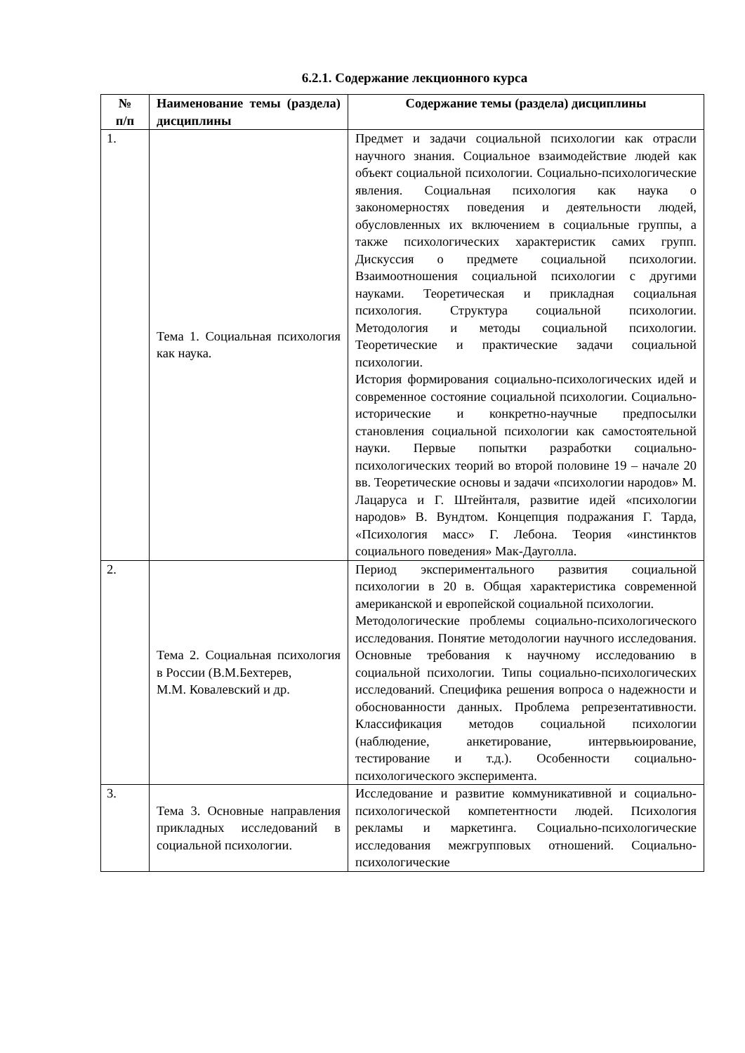6.2.1. Содержание лекционного курса
| № п/п | Наименование темы (раздела) дисциплины | Содержание темы (раздела) дисциплины |
| --- | --- | --- |
| 1. | Тема 1. Социальная психология как наука. | Предмет и задачи социальной психологии как отрасли научного знания. Социальное взаимодействие людей как объект социальной психологии. Социально-психологические явления. Социальная психология как наука о закономерностях поведения и деятельности людей, обусловленных их включением в социальные группы, а также психологических характеристик самих групп. Дискуссия о предмете социальной психологии. Взаимоотношения социальной психологии с другими науками. Теоретическая и прикладная социальная психология. Структура социальной психологии. Методология и методы социальной психологии. Теоретические и практические задачи социальной психологии. История формирования социально-психологических идей и современное состояние социальной психологии. Социально-исторические и конкретно-научные предпосылки становления социальной психологии как самостоятельной науки. Первые попытки разработки социально-психологических теорий во второй половине 19 – начале 20 вв. Теоретические основы и задачи «психологии народов» М. Лацаруса и Г. Штейнталя, развитие идей «психологии народов» В. Вундтом. Концепция подражания Г. Тарда, «Психология масс» Г. Лебона. Теория «инстинктов социального поведения» Мак-Дауголла. |
| 2. | Тема 2. Социальная психология в России (В.М.Бехтерев, М.М. Ковалевский и др. | Период экспериментального развития социальной психологии в 20 в. Общая характеристика современной американской и европейской социальной психологии. Методологические проблемы социально-психологического исследования. Понятие методологии научного исследования. Основные требования к научному исследованию в социальной психологии. Типы социально-психологических исследований. Специфика решения вопроса о надежности и обоснованности данных. Проблема репрезентативности. Классификация методов социальной психологии (наблюдение, анкетирование, интервьюирование, тестирование и т.д.). Особенности социально-психологического эксперимента. |
| 3. | Тема 3. Основные направления прикладных исследований в социальной психологии. | Исследование и развитие коммуникативной и социально-психологической компетентности людей. Психология рекламы и маркетинга. Социально-психологические исследования межгрупповых отношений. Социально-психологические |